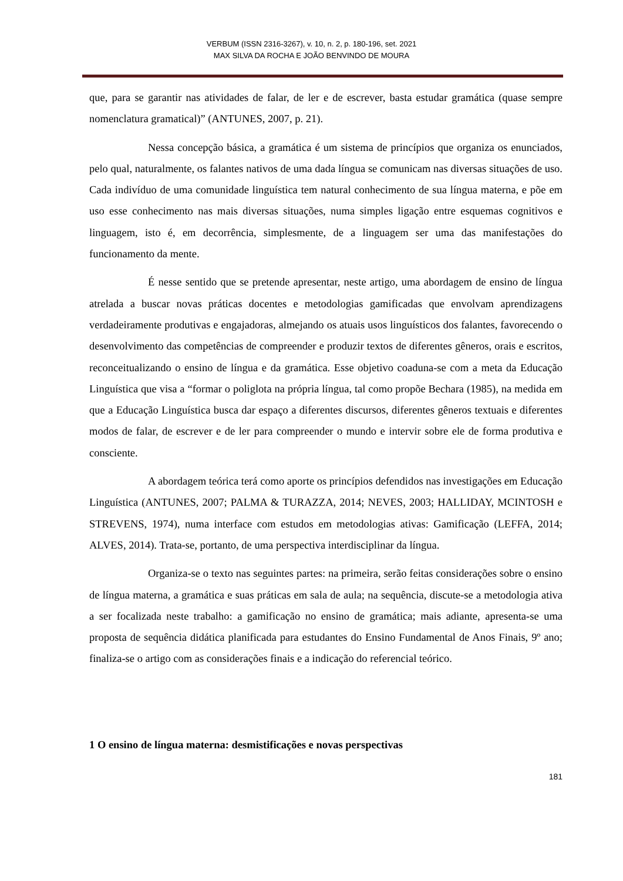VERBUM (ISSN 2316-3267), v. 10, n. 2, p. 180-196, set. 2021
MAX SILVA DA ROCHA E JOÃO BENVINDO DE MOURA
que, para se garantir nas atividades de falar, de ler e de escrever, basta estudar gramática (quase sempre nomenclatura gramatical)” (ANTUNES, 2007, p. 21).
Nessa concepção básica, a gramática é um sistema de princípios que organiza os enunciados, pelo qual, naturalmente, os falantes nativos de uma dada língua se comunicam nas diversas situações de uso. Cada indivíduo de uma comunidade linguística tem natural conhecimento de sua língua materna, e põe em uso esse conhecimento nas mais diversas situações, numa simples ligação entre esquemas cognitivos e linguagem, isto é, em decorrência, simplesmente, de a linguagem ser uma das manifestações do funcionamento da mente.
É nesse sentido que se pretende apresentar, neste artigo, uma abordagem de ensino de língua atrelada a buscar novas práticas docentes e metodologias gamificadas que envolvam aprendizagens verdadeiramente produtivas e engajadoras, almejando os atuais usos linguísticos dos falantes, favorecendo o desenvolvimento das competências de compreender e produzir textos de diferentes gêneros, orais e escritos, reconceitualizando o ensino de língua e da gramática. Esse objetivo coaduna-se com a meta da Educação Linguística que visa a “formar o poliglota na própria língua, tal como propõe Bechara (1985), na medida em que a Educação Linguística busca dar espaço a diferentes discursos, diferentes gêneros textuais e diferentes modos de falar, de escrever e de ler para compreender o mundo e intervir sobre ele de forma produtiva e consciente.
A abordagem teórica terá como aporte os princípios defendidos nas investigações em Educação Linguística (ANTUNES, 2007; PALMA & TURAZZA, 2014; NEVES, 2003; HALLIDAY, MCINTOSH e STREVENS, 1974), numa interface com estudos em metodologias ativas: Gamificação (LEFFA, 2014; ALVES, 2014). Trata-se, portanto, de uma perspectiva interdisciplinar da língua.
Organiza-se o texto nas seguintes partes: na primeira, serão feitas considerações sobre o ensino de língua materna, a gramática e suas práticas em sala de aula; na sequência, discute-se a metodologia ativa a ser focalizada neste trabalho: a gamificação no ensino de gramática; mais adiante, apresenta-se uma proposta de sequência didática planificada para estudantes do Ensino Fundamental de Anos Finais, 9º ano; finaliza-se o artigo com as considerações finais e a indicação do referencial teórico.
1 O ensino de língua materna: desmistificações e novas perspectivas
181